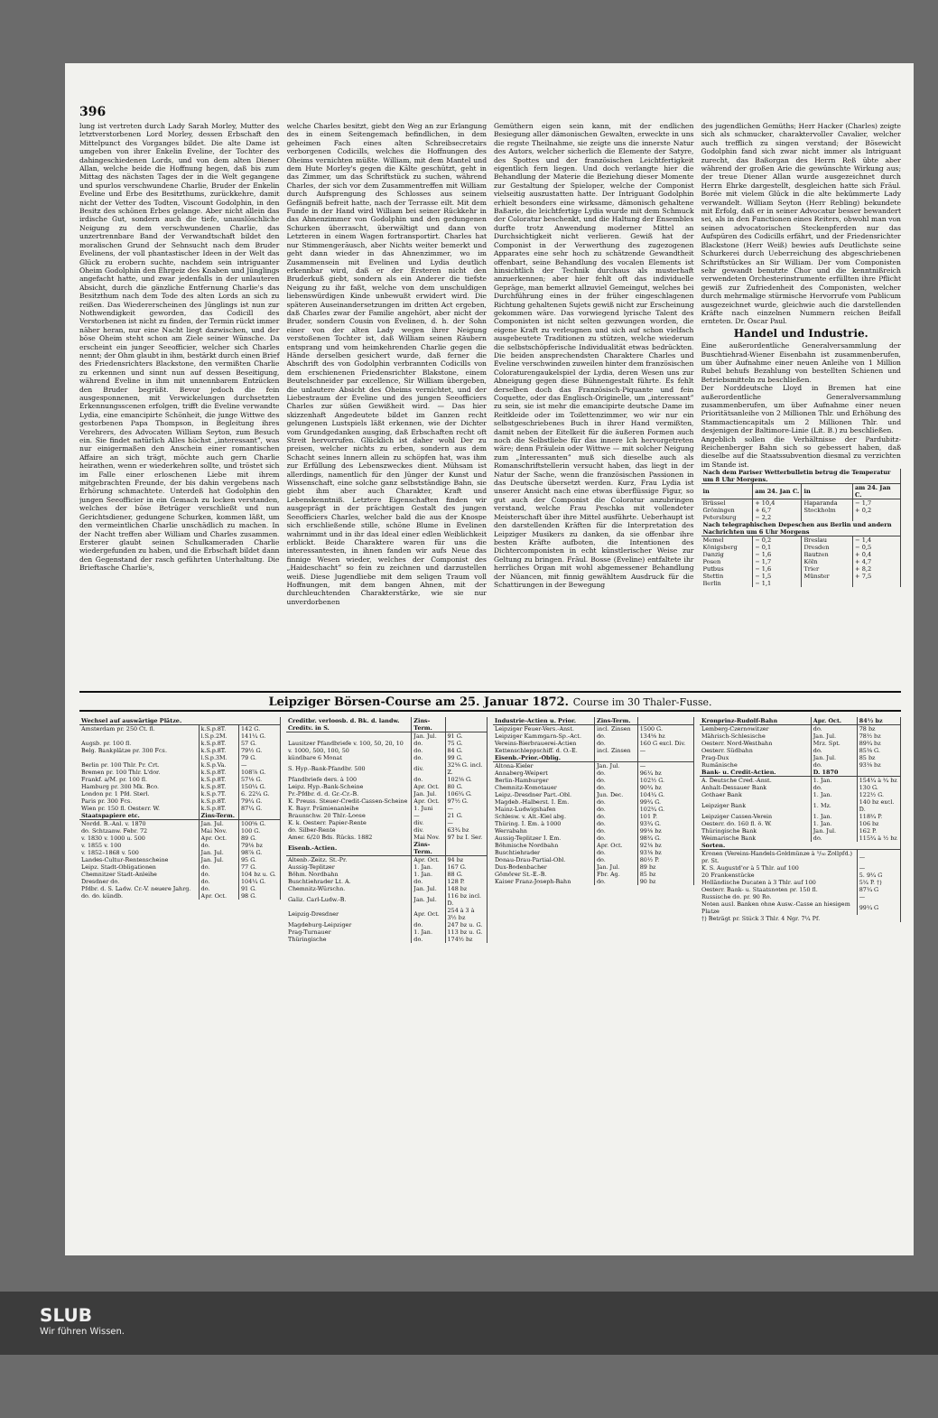396
lung ist vertreten durch Lady Sarah Morley, Mutter des letztverstorbenen Lord Morley, dessen Erbschaft den Mittelpunct des Vorganges bildet. Die alte Dame ist umgeben von ihrer Enkelin Eveline, der Tochter des dahingeschiedenen Lords, und von dem alten Diener Allan, welche beide die Hoffnung hegen, daß bis zum Mittag des nächsten Tages der in die Welt gegangene und spurlos verschwundene Charlie, Bruder der Enkelin Eveline und Erbe des Besitzthums, zurückkehre, damit nicht der Vetter des Todten, Viscount Godolphin, in den Besitz des schönen Erbes gelange. Aber nicht allein das irdische Gut, sondern auch die tiefe, unauslöschliche Neigung zu dem verschwundenen Charlie, das unzertrennbare Band der Verwandtschaft bildet den moralischen Grund der Sehnsucht nach dem Bruder Evelinens, der voll phantastischer Ideen in der Welt das Glück zu erobern suchte, nachdem sein intriguanter Oheim Godolphin den Ehrgeiz des Knaben und Jünglings angefacht hatte, und zwar jedenfalls in der unlauteren Absicht, durch die gänzliche Entfernung Charlie's das Besitzthum nach dem Tode des alten Lords an sich zu reißen. Das Wiedererscheinen des Jünglings ist nun zur Nothwendigkeit geworden, das Codicill des Verstorbenen ist nicht zu finden, der Termin rückt immer näher heran, nur eine Nacht liegt dazwischen, und der böse Oheim steht schon am Ziele seiner Wünsche. Da erscheint ein junger Seeofficier, welcher sich Charles nennt; der Ohm glaubt in ihm, bestärkt durch einen Brief des Friedensrichters Blackstone, den vermißten Charlie zu erkennen und sinnt nun auf dessen Beseitigung, während Eveline in ihm mit unnennbarem Entzücken den Bruder begrüßt. Bevor jedoch die fein ausgesponnenen, mit Verwickelungen durchsetzten Erkennungsscenen erfolgen, trifft die Eveline verwandte Lydia, eine emancipirte Schönheit, die junge Wittwe des gestorbenen Papa Thompson, in Begleitung ihres Verehrers, des Advocaten William Seyton, zum Besuch ein. Sie findet natürlich Alles höchst „interessant“, was nur einigermaßen den Anschein einer romantischen Affaire an sich trägt, möchte auch gern Charlie heirathen, wenn er wiederkehren sollte, und tröstet sich im Falle einer erloschenen Liebe mit ihrem mitgebrachten Freunde, der bis dahin vergebens nach Erhörung schmachtete. Unterdeß hat Godolphin den jungen Seeofficier in ein Gemach zu locken verstanden, welches der böse Betrüger verschließt und nun Gerichtsdiener, gedungene Schurken, kommen läßt, um den vermeintlichen Charlie unschädlich zu machen. In der Nacht treffen aber William und Charles zusammen. Ersterer glaubt seinen Schulkameraden Charlie wiedergefunden zu haben, und die Erbschaft bildet dann den Gegenstand der rasch geführten Unterhaltung. Die Brieftasche Charlie's,
welche Charles besitzt, giebt den Weg an zur Erlangung des in einem Seitengemach befindlichen, in dem geheimen Fach eines alten Schreibsecretairs verborgenen Codicills, welches die Hoffnungen des Oheims vernichten müßte. William, mit dem Mantel und dem Hute Morley's gegen die Kälte geschützt, geht in das Zimmer, um das Schriftstück zu suchen, während Charles, der sich vor dem Zusammentreffen mit William durch Aufsprengung des Schlosses aus seinem Gefängniß befreit hatte, nach der Terrasse eilt. Mit dem Funde in der Hand wird William bei seiner Rückkehr in das Ahnenzimmer von Godolphin und den gedungenen Schurken überrascht, überwältigt und dann von Letzteren in einem Wagen fortransportirt. Charles hat nur Stimmengeräusch, aber Nichts weiter bemerkt und geht dann wieder in das Ahnenzimmer, wo im Zusammensein mit Evelinen und Lydia deutlich erkennbar wird, daß er der Ersteren nicht den Bruderkuß giebt, sondern als ein Anderer die tiefste Neigung zu ihr faßt, welche von dem unschuldigen liebenswürdigen Kinde unbewußt erwidert wird. Die späteren Auseinandersetzungen im dritten Act ergeben, daß Charles zwar der Familie angehört, aber nicht der Bruder, sondern Cousin von Evelinen, d. h. der Sohn einer von der alten Lady wegen ihrer Neigung verstoßenen Tochter ist, daß William seinen Räubern entsprang und vom heimkehrenden Charlie gegen die Hände derselben gesichert wurde, daß ferner die Abschrift des von Godolphin verbrannten Codicills von dem erschienenen Friedensrichter Blakstone, einem Beutelschneider par excellence, Sir William übergeben, die unlautere Absicht des Oheims vernichtet, und der Liebestraum der Eveline und des jungen Seeofficiers Charles zur süßen Gewißheit wird. — Das hier skizzenhaft Angedeutete bildet im Ganzen recht gelungenen Lustspiels läßt erkennen, wie der Dichter vom Grundgedanken ausging, daß Erbschaften recht oft Streit hervorrufen. Glücklich ist daher wohl Der zu preisen, welcher nichts zu erben, sondern aus dem Schacht seines Innern allein zu schöpfen hat, was ihm zur Erfüllung des Lebenszweckes dient. Mühsam ist allerdings, namentlich für den Jünger der Kunst und Wissenschaft, eine solche ganz selbstständige Bahn, sie giebt ihm aber auch Charakter, Kraft und Lebenskenntniß. Letztere Eigenschaften finden wir ausgeprägt in der prächtigen Gestalt des jungen Seeofficiers Charles, welcher bald die aus der Knospe sich erschließende stille, schöne Blume in Evelinen wahrnimmt und in ihr das Ideal einer edlen Weiblichkeit erblickt. Beide Charaktere waren für uns die interessantesten, in ihnen fanden wir aufs Neue das finnige Wesen wieder, welches der Componist des „Haideschacht“ so fein zu zeichnen und darzustellen weiß. Diese Jugendliebe mit dem seligen Traum voll Hoffnungen, mit dem bangen Ahnen, mit der durchleuchtenden Charakterstärke, wie sie nur unverdorbenen
Gemüthern eigen sein kann, mit der endlichen Besiegung aller dämonischen Gewalten, erweckte in uns die regste Theilnahme, sie zeigte uns die innerste Natur des Autors, welcher sicherlich die Elemente der Satyre, des Spottes und der französischen Leichtfertigkeit eigentlich fern liegen. Und doch verlangte hier die Behandlung der Materie die Beziehung dieser Momente zur Gestaltung der Spieloper, welche der Componist vielseitig auszustatten hatte. Der Intriguant Godolphin erhielt besonders eine wirksame, dämonisch gehaltene Baßarie, die leichtfertige Lydia wurde mit dem Schmuck der Coloratur beschenkt, und die Haltung der Ensembles durfte trotz Anwendung moderner Mittel an Durchsichtigkeit nicht verlieren. Gewiß hat der Componist in der Verwerthung des zugezogenen Apparates eine sehr hoch zu schätzende Gewandtheit offenbart, seine Behandlung des vocalen Elements ist hinsichtlich der Technik durchaus als musterhaft anzuerkennen; aber hier fehlt oft das individuelle Gepräge, man bemerkt allzuviel Gemeingut, welches bei Durchführung eines in der früher eingeschlagenen Richtung gehaltenen Sujets gewiß nicht zur Erscheinung gekommen wäre. Das vorwiegend lyrische Talent des Componisten ist nicht selten gezwungen worden, die eigene Kraft zu verleugnen und sich auf schon vielfach ausgebeutete Traditionen zu stützen, welche wiederum die selbstschöpferische Individualität etwas bedrückten. Die beiden ansprechendsten Charaktere Charles und Eveline verschwinden zuweilen hinter dem französischen Coloraturengaukelspiel der Lydia, deren Wesen uns zur Abneigung gegen diese Bühnengestalt führte. Es fehlt derselben doch das Französisch-Piquante und fein Coquette, oder das Englisch-Originelle, um „interessant“ zu sein, sie ist mehr die emancipirte deutsche Dame im Reitkleide oder im Toilettenzimmer, wo wir nur ein selbstgeschriebenes Buch in ihrer Hand vermißten, damit neben der Eitelkeit für die äußeren Formen auch noch die Selbstliebe für das innere Ich hervorgetreten wäre; denn Fräulein oder Wittwe — mit solcher Neigung zum „Interessanten“ muß sich dieselbe auch als Romanschriftstellerin versucht haben, das liegt in der Natur der Sache, wenn die französischen Passionen in das Deutsche übersetzt werden. Kurz, Frau Lydia ist unserer Ansicht nach eine etwas überflüssige Figur, so gut auch der Componist die Coloratur anzubringen verstand, welche Frau Peschka mit vollendeter Meisterschaft über ihre Mittel ausführte. Ueberhaupt ist den darstellenden Kräften für die Interpretation des Leipziger Musikers zu danken, da sie offenbar ihre besten Kräfte aufboten, die Intentionen des Dichtercomponisten in echt künstlerischer Weise zur Geltung zu bringen. Fräul. Bosse (Eveline) entfaltete ihr herrliches Organ mit wohl abgemessener Behandlung der Nüancen, mit finnig gewähltem Ausdruck für die Schattirungen in der Bewegung
des jugendlichen Gemüths; Herr Hacker (Charles) zeigte sich als schmucker, charaktervoller Cavalier, welcher auch trefflich zu singen verstand; der Bösewicht Godolphin fand sich zwar nicht immer als Intriguant zurecht, das Baßorgan des Herrn Reß übte aber während der großen Arie die gewünschte Wirkung aus; der treue Diener Allan wurde ausgezeichnet durch Herrn Ehrke dargestellt, desgleichen hatte sich Fräul. Borée mit vielem Glück in die alte bekümmerte Lady verwandelt. William Seyton (Herr Rebling) bekundete mit Erfolg, daß er in seiner Advocatur besser bewandert sei, als in den Functionen eines Reiters, obwohl man von seinen advocatorischen Steckenpferden nur das Aufspüren des Codicills erfährt, und der Friedensrichter Blackstone (Herr Weiß) bewies aufs Deutlichste seine Schurkerei durch Ueberreichung des abgeschriebenen Schriftstückes an Sir William. Der vom Componisten sehr gewandt benutzte Chor und die kenntnißreich verwendeten Orchesterinstrumente erfüllten ihre Pflicht gewiß zur Zufriedenheit des Componisten, welcher durch mehrmalige stürmische Hervorrufe vom Publicum ausgezeichnet wurde, gleichwie auch die darstellenden Kräfte nach einzelnen Nummern reichen Beifall ernteten. Dr. Oscar Paul.
Handel und Industrie.
Eine außerordentliche Generalversammlung der Buschtiehrad-Wiener Eisenbahn ist zusammenberufen, um über Aufnahme einer neuen Anleihe von 1 Million Rubel behufs Bezahlung von bestellten Schienen und Betriebsmitteln zu beschließen.
Der Norddeutsche Lloyd in Bremen hat eine außerordentliche Generalversammlung zusammenberufen, um über Aufnahme einer neuen Prioritätsanleihe von 2 Millionen Thlr. und Erhöhung des Stammactiencapitals um 2 Millionen Thlr. und desjenigen der Baltimore-Linie (Lit. B.) zu beschließen.
Angeblich sollen die Verhältnisse der Pardubitz-Reichenberger Bahn sich so gebessert haben, daß dieselbe auf die Staatssubvention diesmal zu verzichten im Stande ist.
| Nach dem Pariser Wetterbulletin betrug die Temperatur um 8 Uhr Morgens. | | | |
| --- | --- | --- | --- |
| in | am 24. Jan C. | in | am 24. Jan C. |
| Brüssel | + 10,4 | Haparanda | − 1,7 |
| Gröningen | + 6,7 | Stockholm | + 0,2 |
| Petersburg | − 2,2 | | |
| Nach telegraphischen Depeschen aus Berlin und andern Nachrichten um 6 Uhr Morgens | | | |
| Memel | − 0,2 | Breslau | − 1,4 |
| Königsberg | − 0,1 | Dresden | − 0,5 |
| Danzig | − 1,6 | Bautzen | + 0,4 |
| Posen | − 1,7 | Köln | + 4,7 |
| Putbus | − 1,6 | Trier | + 8,2 |
| Stettin | − 1,5 | Münster | + 7,5 |
| Berlin | − 1,1 | | |
Leipziger Börsen-Course am 25. Januar 1872. Course im 30 Thaler-Fusse.
| Wechsel auf auswärtige Plätze. | | |
| --- | --- | --- |
| Amsterdam pr. 250 Ct. fl. | k.S.p.8T. | 142 G. |
| | l.S.p.2M. | 141¼ G. |
| Augsb. pr. 100 fl. | k.S.p.8T. | 57 G. |
| Belg. Bankplätze pr. 300 Fcs. | k.S.p.8T. | 79½ G. |
| | l.S.p.3M. | 79 G. |
| Berlin pr. 100 Thlr. Pr. Crt. | k.S.p.Va. | — |
| Bremen pr. 100 Thlr. L'dor. | k.S.p.8T. | 108⅞ G. |
| Frankf. a/M. pr. 100 fl. | k.S.p.8T. | 57⅛ G. |
| Hamburg pr. 300 Mk. Bco. | k.S.p.8T. | 150¼ G. |
| London pr. 1 Pfd. Sterl. | k.S.p.7T. | 6. 22¼ G. |
| Paris pr. 300 Fcs. | k.S.p.8T. | 79¼ G. |
| Wien pr. 150 fl. Oesterr. W. | k.S.p.8T. | 87¼ G. |
| Staatspapiere etc. | Zins-Term. | |
| Nordd. B.-Anl. v. 1870 | Jan. Jul. | 100⅝ G. |
| do. Schtzanw. Febr. 72 | Mai Nov. | 100 G. |
| v. 1830 v. 1000 u. 500 | Apr. Oct. | 89 G. |
| v. 1855 v. 100 | do. | 79⅛ bz |
| v. 1852–1868 v. 500 | Jan. Jul. | 98⅞ G. |
| Landes-Cultur-Rentenscheine | Jan. Jul. | 95 G. |
| Leipz. Stadt-Obligationen | do. | 77 G. |
| Chemnitzer Stadt-Anleihe | do. | 104 bz u. G. |
| Dresdner do. | do. | 104¼ G. |
| Pfdbr. d. S. Ladw. Cr.-V. neuere Jahrg. | do. | 91 G. |
| do. do. kündb. | Apr. Oct. | 98 G. |
| Creditbr. verloosb. d. Bk. d. landw. Creditv. in S. | Zins-Term. | |
| --- | --- | --- |
| | Jan. Jul. | 91 G. |
| Lausitzer Pfandbriefe v. 100, 50, 20, 10 | do. | 75 G. |
| v. 1000, 500, 100, 50 | do. | 84 G. |
| kündbare 6 Monat | do. | 99 G. |
| S. Hyp.-Bank-Pfandbr. 500 | div. | 32⅝ G. incl. Z. |
| Pfandbriefe ders. à 100 | do. | 102⅛ G. |
| Leipz. Hyp.-Bank-Scheine | Apr. Oct. | 80 G. |
| Pr.-Pfdbr. d. d. Gr.-Cr.-B. | Jan. Jul. | 106¼ G. |
| K. Preuss. Steuer-Credit-Cassen-Scheine | Apr. Oct. | 97½ G. |
| K. Bayr. Prämienanleihe | 1. Juni | — |
| Braunschw. 20 Thlr.-Loose | — | 21 G. |
| K. k. Oesterr. Papier-Rente | div. | — |
| do. Silber-Rente | div. | 63¾ bz |
| Amer. 6/20 Bds. Rücks. 1882 | Mai Nov. | 97 bz I. Ser. |
| Eisenb.-Actien. | Zins-Term. | |
| Altenb.-Zeitz. St.-Pr. | Apr. Oct. | 94 bz |
| Aussig-Teplitzer | 1. Jan. | 167 G. |
| Böhm. Nordbahn | 1. Jan. | 88 G. |
| Buschtiehrader Lt. A. | do. | 128 P. |
| Chemnitz-Würschn. | Jan. Jul. | 148 bz |
| Galiz. Carl-Ludw.-B. | Jan. Jul. | 116 bz incl. D. |
| Leipzig-Dresdner | Apr. Oct. | 254 à 3 à 3½ bz |
| Magdeburg-Leipziger | do. | 247 bz u. G. |
| Prag-Turnauer | 1. Jan. | 113 bz u. G. |
| Thüringische | do. | 174½ bz |
| Industrie-Actien u. Prior. | Zins-Term. | |
| --- | --- | --- |
| Leipziger Feuer-Vers.-Anst. | incl. Zinsen | 1500 G. |
| Leipziger Kammgarn-Sp.-Act. | do. | 134⅝ bz |
| Vereins-Bierbrauerei-Actien | do. | 160 G excl. Div. |
| Kettenschleppschiff. d. O.-E. | incl. Zinsen | — |
| Eisenb.-Prior.-Oblig. | | |
| Altona-Kieler | Jan. Jul. | — |
| Annaberg-Weipert | do. | 96¼ bz |
| Berlin-Hamburger | do. | 102½ G. |
| Chemnitz-Komotauer | do. | 90¾ bz |
| Leipz.-Dresdner Part.-Obl. | Jun. Dec. | 104¼ G. |
| Magdeb.-Halberst. I. Em. | do. | 99¾ G. |
| Mainz-Ludwigshafen | do. | 102¾ G. |
| Schlesw. v. Alt.-Kiel abg. | do. | 101 P. |
| Thüring. I. Em. à 1000 | do. | 93¾ G. |
| Werrabahn | do. | 99⅛ bz |
| Aussig-Teplitzer I. Em. | do. | 98¾ G. |
| Böhmische Nordbahn | Apr. Oct. | 92⅛ bz |
| Buschtiehrader | do. | 93⅛ bz |
| Donau-Drau-Partial-Obl. | do. | 80½ P. |
| Dux-Bodenbacher | Jan. Jul. | 89 bz |
| Gömörer St.-E.-B. | Fbr. Ag. | 85 bz |
| Kaiser Franz-Joseph-Bahn | do. | 90 bz |
| Kronprinz-Rudolf-Bahn | Apr. Oct. | 84½ bz |
| --- | --- | --- |
| Lemberg-Czernowitzer | do. | 78 bz |
| Mährisch-Schlesische | Jan. Jul. | 78½ bz |
| Oesterr. Nord-Westbahn | Mrz. Spt. | 89¾ bz |
| Oesterr. Südbahn | do. | 85⅛ G. |
| Prag-Dux | Jan. Jul. | 85 bz |
| Rumänische | do. | 93⅛ bz |
| Bank- u. Credit-Actien. | D. 1870 | |
| A. Deutsche Cred.-Anst. | 1. Jan. | 154¼ à ¾ bz |
| Anhalt-Dessauer Bank | do. | 130 G. |
| Gothaer Bank | 1. Jan. | 122½ G. |
| Leipziger Bank | 1. Mz. | 140 bz excl. D. |
| Leipziger Cassen-Verein | 1. Jan. | 118¾ P. |
| Oesterr. do. 160 fl. ö. W. | 1. Jan. | 106 bz |
| Thüringische Bank | Jan. Jul. | 162 P. |
| Weimarische Bank | do. | 115¾ à ½ bz |
| Sorten. | | |
| Kronen (Vereins-Handels-Goldmünze à ¹/₅₀ Zollpfd.) pr. St. | | — |
| K. S. Augustd'or à 5 Thlr. auf 100 | | — |
| 20 Frankenstücke | | 5. 9¼ G |
| Holländische Ducaten à 3 Thlr. auf 100 | | 5¼ P. †) |
| Oesterr. Bank- u. Staatsnoten pr. 150 fl. | | 87¼ G |
| Russische do. pr. 90 Ro. | | — |
| Noten ausl. Banken ohne Ausw.-Casse an hiesigem Platze | | 99¼ G |
| †) Beträgt pr. Stück 3 Thlr. 4 Ngr. 7¼ Pf. | | |
SLUB
Wir führen Wissen.